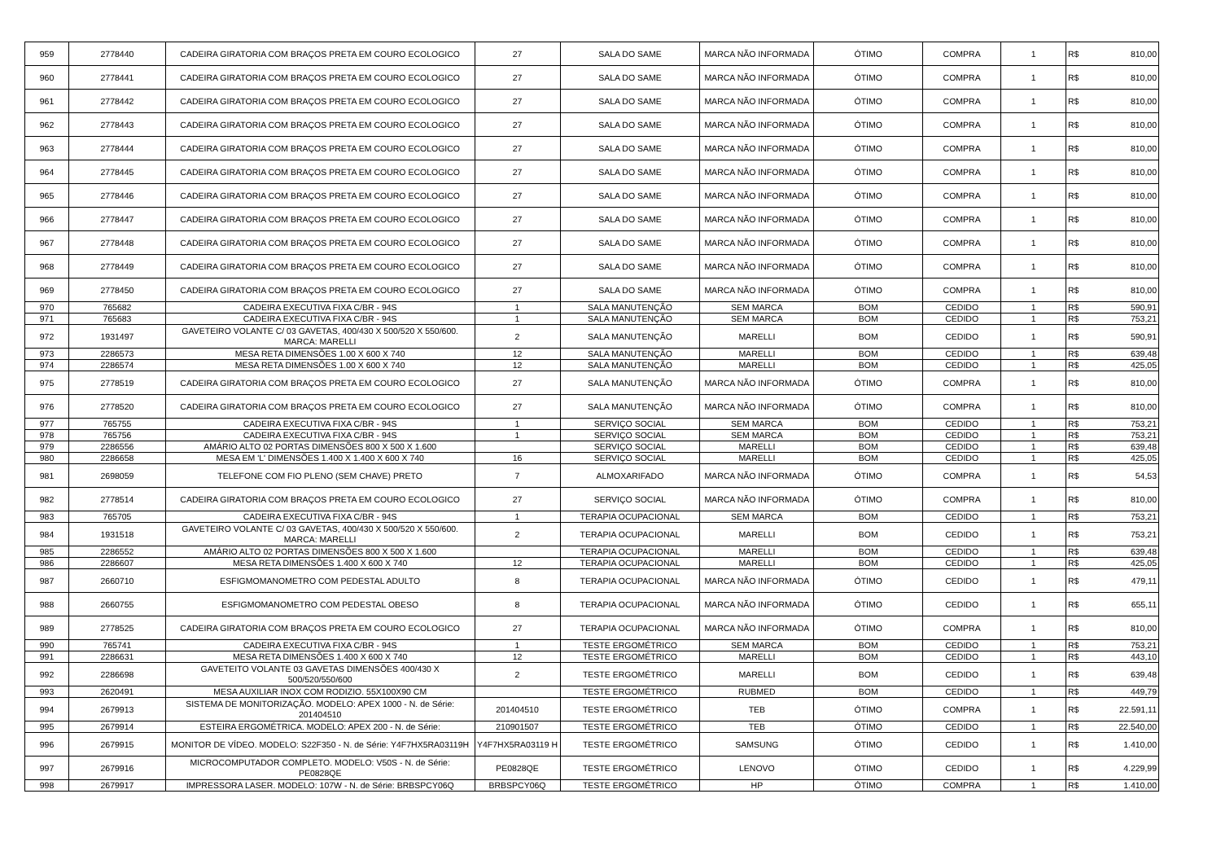| 959 | 2778440 | CADEIRA GIRATORIA COM BRAÇOS PRETA EM COURO ECOLOGICO | 27 | SALA DO SAME | MARCA NÃO INFORMADA | ÓTIMO | COMPRA | 1 | R$ | 810,00 |
| 960 | 2778441 | CADEIRA GIRATORIA COM BRAÇOS PRETA EM COURO ECOLOGICO | 27 | SALA DO SAME | MARCA NÃO INFORMADA | ÓTIMO | COMPRA | 1 | R$ | 810,00 |
| 961 | 2778442 | CADEIRA GIRATORIA COM BRAÇOS PRETA EM COURO ECOLOGICO | 27 | SALA DO SAME | MARCA NÃO INFORMADA | ÓTIMO | COMPRA | 1 | R$ | 810,00 |
| 962 | 2778443 | CADEIRA GIRATORIA COM BRAÇOS PRETA EM COURO ECOLOGICO | 27 | SALA DO SAME | MARCA NÃO INFORMADA | ÓTIMO | COMPRA | 1 | R$ | 810,00 |
| 963 | 2778444 | CADEIRA GIRATORIA COM BRAÇOS PRETA EM COURO ECOLOGICO | 27 | SALA DO SAME | MARCA NÃO INFORMADA | ÓTIMO | COMPRA | 1 | R$ | 810,00 |
| 964 | 2778445 | CADEIRA GIRATORIA COM BRAÇOS PRETA EM COURO ECOLOGICO | 27 | SALA DO SAME | MARCA NÃO INFORMADA | ÓTIMO | COMPRA | 1 | R$ | 810,00 |
| 965 | 2778446 | CADEIRA GIRATORIA COM BRAÇOS PRETA EM COURO ECOLOGICO | 27 | SALA DO SAME | MARCA NÃO INFORMADA | ÓTIMO | COMPRA | 1 | R$ | 810,00 |
| 966 | 2778447 | CADEIRA GIRATORIA COM BRAÇOS PRETA EM COURO ECOLOGICO | 27 | SALA DO SAME | MARCA NÃO INFORMADA | ÓTIMO | COMPRA | 1 | R$ | 810,00 |
| 967 | 2778448 | CADEIRA GIRATORIA COM BRAÇOS PRETA EM COURO ECOLOGICO | 27 | SALA DO SAME | MARCA NÃO INFORMADA | ÓTIMO | COMPRA | 1 | R$ | 810,00 |
| 968 | 2778449 | CADEIRA GIRATORIA COM BRAÇOS PRETA EM COURO ECOLOGICO | 27 | SALA DO SAME | MARCA NÃO INFORMADA | ÓTIMO | COMPRA | 1 | R$ | 810,00 |
| 969 | 2778450 | CADEIRA GIRATORIA COM BRAÇOS PRETA EM COURO ECOLOGICO | 27 | SALA DO SAME | MARCA NÃO INFORMADA | ÓTIMO | COMPRA | 1 | R$ | 810,00 |
| 970 | 765682 | CADEIRA EXECUTIVA FIXA C/BR - 94S | 1 | SALA MANUTENÇÃO | SEM MARCA | BOM | CEDIDO | 1 | R$ | 590,91 |
| 971 | 765683 | CADEIRA EXECUTIVA FIXA C/BR - 94S | 1 | SALA MANUTENÇÃO | SEM MARCA | BOM | CEDIDO | 1 | R$ | 753,21 |
| 972 | 1931497 | GAVETEIRO VOLANTE C/ 03 GAVETAS, 400/430 X 500/520 X 550/600. MARCA: MARELLI | 2 | SALA MANUTENÇÃO | MARELLI | BOM | CEDIDO | 1 | R$ | 590,91 |
| 973 | 2286573 | MESA RETA DIMENSÕES 1.00 X 600 X 740 | 12 | SALA MANUTENÇÃO | MARELLI | BOM | CEDIDO | 1 | R$ | 639,48 |
| 974 | 2286574 | MESA RETA DIMENSÕES 1.00 X 600 X 740 | 12 | SALA MANUTENÇÃO | MARELLI | BOM | CEDIDO | 1 | R$ | 425,05 |
| 975 | 2778519 | CADEIRA GIRATORIA COM BRAÇOS PRETA EM COURO ECOLOGICO | 27 | SALA MANUTENÇÃO | MARCA NÃO INFORMADA | ÓTIMO | COMPRA | 1 | R$ | 810,00 |
| 976 | 2778520 | CADEIRA GIRATORIA COM BRAÇOS PRETA EM COURO ECOLOGICO | 27 | SALA MANUTENÇÃO | MARCA NÃO INFORMADA | ÓTIMO | COMPRA | 1 | R$ | 810,00 |
| 977 | 765755 | CADEIRA EXECUTIVA FIXA C/BR - 94S | 1 | SERVIÇO SOCIAL | SEM MARCA | BOM | CEDIDO | 1 | R$ | 753,21 |
| 978 | 765756 | CADEIRA EXECUTIVA FIXA C/BR - 94S | 1 | SERVIÇO SOCIAL | SEM MARCA | BOM | CEDIDO | 1 | R$ | 753,21 |
| 979 | 2286556 | AMÁRIO ALTO 02 PORTAS DIMENSÕES 800 X 500 X 1.600 | | SERVIÇO SOCIAL | MARELLI | BOM | CEDIDO | 1 | R$ | 639,48 |
| 980 | 2286658 | MESA EM 'L' DIMENSÕES 1.400 X 1.400 X 600 X 740 | 16 | SERVIÇO SOCIAL | MARELLI | BOM | CEDIDO | 1 | R$ | 425,05 |
| 981 | 2698059 | TELEFONE COM FIO PLENO (SEM CHAVE) PRETO | 7 | ALMOXARIFADO | MARCA NÃO INFORMADA | ÓTIMO | COMPRA | 1 | R$ | 54,53 |
| 982 | 2778514 | CADEIRA GIRATORIA COM BRAÇOS PRETA EM COURO ECOLOGICO | 27 | SERVIÇO SOCIAL | MARCA NÃO INFORMADA | ÓTIMO | COMPRA | 1 | R$ | 810,00 |
| 983 | 765705 | CADEIRA EXECUTIVA FIXA C/BR - 94S | 1 | TERAPIA OCUPACIONAL | SEM MARCA | BOM | CEDIDO | 1 | R$ | 753,21 |
| 984 | 1931518 | GAVETEIRO VOLANTE C/ 03 GAVETAS, 400/430 X 500/520 X 550/600. MARCA: MARELLI | 2 | TERAPIA OCUPACIONAL | MARELLI | BOM | CEDIDO | 1 | R$ | 753,21 |
| 985 | 2286552 | AMÁRIO ALTO 02 PORTAS DIMENSÕES 800 X 500 X 1.600 | | TERAPIA OCUPACIONAL | MARELLI | BOM | CEDIDO | 1 | R$ | 639,48 |
| 986 | 2286607 | MESA RETA DIMENSÕES 1.400 X 600 X 740 | 12 | TERAPIA OCUPACIONAL | MARELLI | BOM | CEDIDO | 1 | R$ | 425,05 |
| 987 | 2660710 | ESFIGMOMANOMETRO COM PEDESTAL ADULTO | 8 | TERAPIA OCUPACIONAL | MARCA NÃO INFORMADA | ÓTIMO | CEDIDO | 1 | R$ | 479,11 |
| 988 | 2660755 | ESFIGMOMANOMETRO COM PEDESTAL OBESO | 8 | TERAPIA OCUPACIONAL | MARCA NÃO INFORMADA | ÓTIMO | CEDIDO | 1 | R$ | 655,11 |
| 989 | 2778525 | CADEIRA GIRATORIA COM BRAÇOS PRETA EM COURO ECOLOGICO | 27 | TERAPIA OCUPACIONAL | MARCA NÃO INFORMADA | ÓTIMO | COMPRA | 1 | R$ | 810,00 |
| 990 | 765741 | CADEIRA EXECUTIVA FIXA C/BR - 94S | 1 | TESTE ERGOMÉTRICO | SEM MARCA | BOM | CEDIDO | 1 | R$ | 753,21 |
| 991 | 2286631 | MESA RETA DIMENSÕES 1.400 X 600 X 740 | 12 | TESTE ERGOMÉTRICO | MARELLI | BOM | CEDIDO | 1 | R$ | 443,10 |
| 992 | 2286698 | GAVETEITO VOLANTE 03 GAVETAS DIMENSÕES 400/430 X 500/520/550/600 | 2 | TESTE ERGOMÉTRICO | MARELLI | BOM | CEDIDO | 1 | R$ | 639,48 |
| 993 | 2620491 | MESA AUXILIAR INOX COM RODIZIO. 55X100X90 CM | | TESTE ERGOMÉTRICO | RUBMED | BOM | CEDIDO | 1 | R$ | 449,79 |
| 994 | 2679913 | SISTEMA DE MONITORIZAÇÃO. MODELO: APEX 1000 - N. de Série: 201404510 | 201404510 | TESTE ERGOMÉTRICO | TEB | ÓTIMO | COMPRA | 1 | R$ | 22.591,11 |
| 995 | 2679914 | ESTEIRA ERGOMÉTRICA. MODELO: APEX 200 - N. de Série: | 210901507 | TESTE ERGOMÉTRICO | TEB | ÓTIMO | CEDIDO | 1 | R$ | 22.540,00 |
| 996 | 2679915 | MONITOR DE VÍDEO. MODELO: S22F350 - N. de Série: Y4F7HX5RA03119H | Y4F7HX5RA03119 H | TESTE ERGOMÉTRICO | SAMSUNG | ÓTIMO | CEDIDO | 1 | R$ | 1.410,00 |
| 997 | 2679916 | MICROCOMPUTADOR COMPLETO. MODELO: V50S - N. de Série: PE0828QE | PE0828QE | TESTE ERGOMÉTRICO | LENOVO | ÓTIMO | CEDIDO | 1 | R$ | 4.229,99 |
| 998 | 2679917 | IMPRESSORA LASER. MODELO: 107W - N. de Série: BRBSPCY06Q | BRBSPCY06Q | TESTE ERGOMÉTRICO | HP | ÓTIMO | COMPRA | 1 | R$ | 1.410,00 |